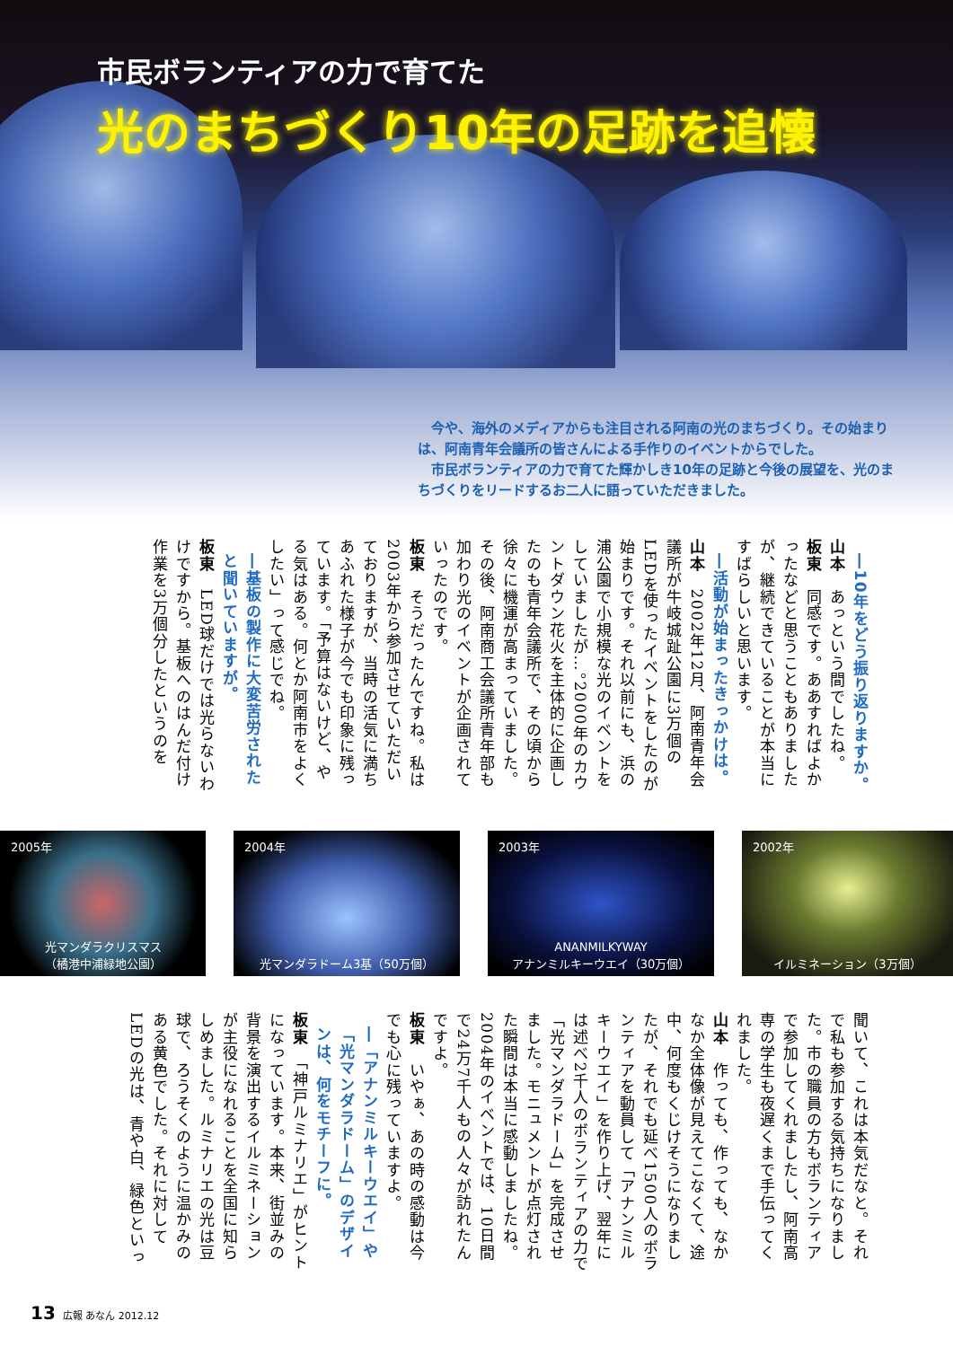市民ボランティアの力で育てた
光のまちづくり10年の足跡を追懐
　今や、海外のメディアからも注目される阿南の光のまちづくり。その始まりは、阿南青年会議所の皆さんによる手作りのイベントからでした。
　市民ボランティアの力で育てた輝かしき10年の足跡と今後の展望を、光のまちづくりをリードするお二人に語っていただきました。
―10年をどう振り返りますか。
山本　あっという間でしたね。
板東　同感です。ああすればよかったなどと思うこともありましたが、継続できていることが本当にすばらしいと思います。
―活動が始まったきっかけは。
山本　2002年12月、阿南青年会議所が牛岐城趾公園に3万個のLEDを使ったイベントをしたのが始まりです。それ以前にも、浜の浦公園で小規模な光のイベントをしていましたが…。2000年のカウントダウン花火を主体的に企画したのも青年会議所で、その頃から徐々に機運が高まっていました。その後、阿南商工会議所青年部も加わり光のイベントが企画されていったのです。
板東　そうだったんですね。私は2003年から参加させていただいておりますが、当時の活気に満ちあふれた様子が今でも印象に残っています。「予算はないけど、やる気はある。何とか阿南市をよくしたい」って感じでね。
―基板の製作に大変苦労されたと聞いていますが。
板東　LED球だけでは光らないわけですから。基板へのはんだ付け作業を3万個分したというのを
2005年
光マンダラクリスマス
（橘港中浦緑地公園）
2004年
光マンダラドーム3基（50万個）
2003年
ANANMILKYWAY
アナンミルキーウエイ（30万個）
2002年
イルミネーション（3万個）
聞いて、これは本気だなと。それで私も参加する気持ちになりました。市の職員の方もボランティアで参加してくれましたし、阿南高専の学生も夜遅くまで手伝ってくれました。
山本　作っても、作っても、なかなか全体像が見えてこなくて、途中、何度もくじけそうになりましたが、それでも延べ1500人のボランティアを動員して「アナンミルキーウエイ」を作り上げ、翌年には述べ2千人のボランティアの力で「光マンダラドーム」を完成させました。モニュメントが点灯された瞬間は本当に感動しましたね。2004年のイベントでは、10日間で24万7千人もの人々が訪れたんですよ。
板東　いやぁ、あの時の感動は今でも心に残っていますよ。
―「アナンミルキーウエイ」や「光マンダラドーム」のデザインは、何をモチーフに。
板東　「神戸ルミナリエ」がヒントになっています。本来、街並みの背景を演出するイルミネーションが主役になれることを全国に知らしめました。ルミナリエの光は豆球で、ろうそくのように温かみのある黄色でした。それに対してLEDの光は、青や白、緑色といっ
13 広報 あなん 2012.12